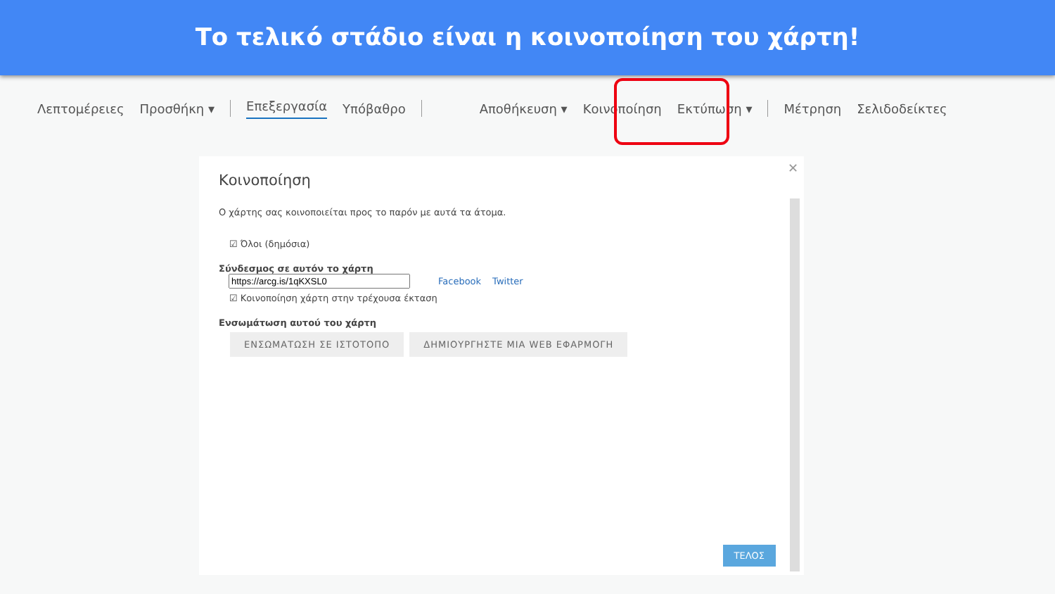Το τελικό στάδιο είναι η κοινοποίηση του χάρτη!
Λεπτομέρειες Προσθήκη ▾ Επεξεργασία Υπόβαθρο Αποθήκευση ▾ Κοινοποίηση Εκτύπωση ▾ Μέτρηση Σελιδοδείκτες
✕
Κοινοποίηση
Ο χάρτης σας κοινοποιείται προς το παρόν με αυτά τα άτομα.
☑ Όλοι (δημόσια)
Σύνδεσμος σε αυτόν το χάρτη
Facebook Twitter
☑ Κοινοποίηση χάρτη στην τρέχουσα έκταση
Ενσωμάτωση αυτού του χάρτη
ΕΝΣΩΜΑΤΩΣΗ ΣΕ ΙΣΤΟΤΟΠΟ ΔΗΜΙΟΥΡΓΗΣΤΕ ΜΙΑ WEB ΕΦΑΡΜΟΓΗ
ΤΕΛΟΣ